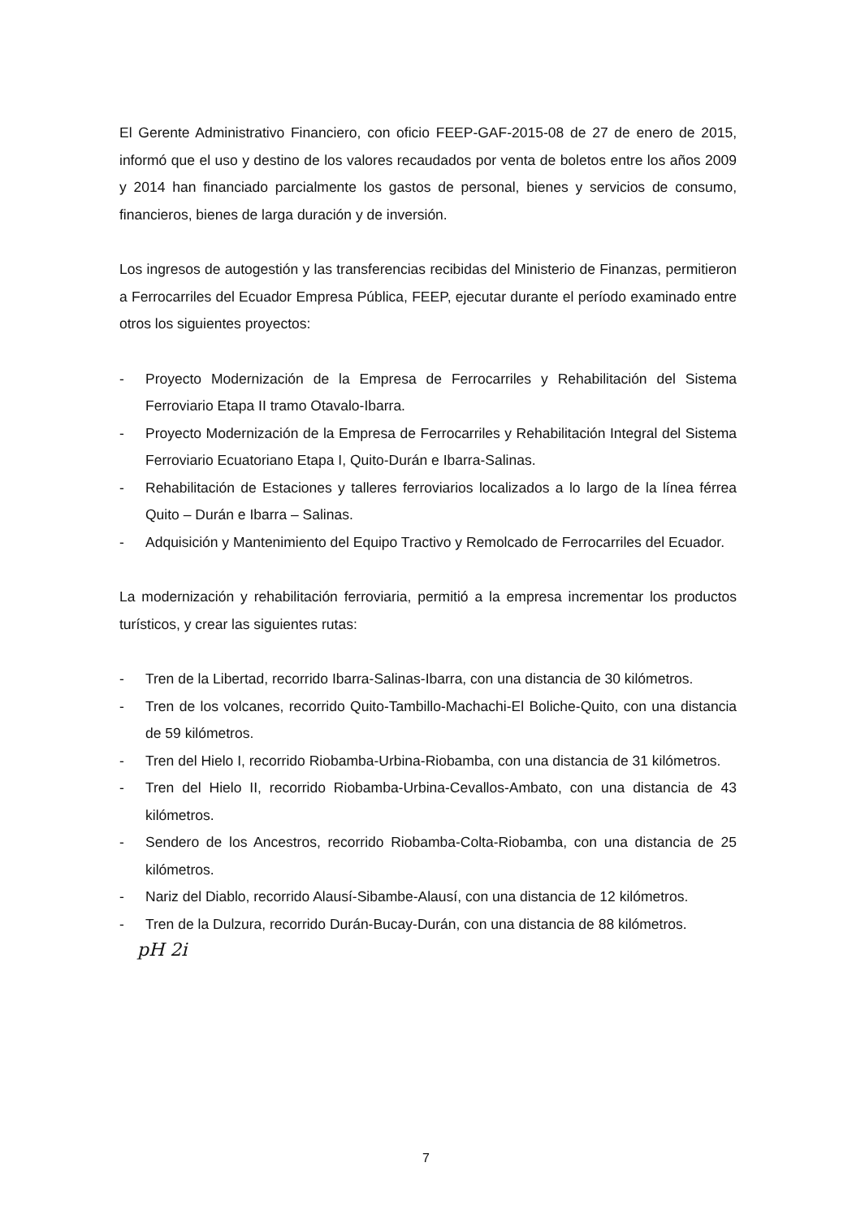El Gerente Administrativo Financiero, con oficio FEEP-GAF-2015-08 de 27 de enero de 2015, informó que el uso y destino de los valores recaudados por venta de boletos entre los años 2009 y 2014 han financiado parcialmente los gastos de personal, bienes y servicios de consumo, financieros, bienes de larga duración y de inversión.
Los ingresos de autogestión y las transferencias recibidas del Ministerio de Finanzas, permitieron a Ferrocarriles del Ecuador Empresa Pública, FEEP, ejecutar durante el período examinado entre otros los siguientes proyectos:
- Proyecto Modernización de la Empresa de Ferrocarriles y Rehabilitación del Sistema Ferroviario Etapa II tramo Otavalo-Ibarra.
- Proyecto Modernización de la Empresa de Ferrocarriles y Rehabilitación Integral del Sistema Ferroviario Ecuatoriano Etapa I, Quito-Durán e Ibarra-Salinas.
- Rehabilitación de Estaciones y talleres ferroviarios localizados a lo largo de la línea férrea Quito – Durán e Ibarra – Salinas.
- Adquisición y Mantenimiento del Equipo Tractivo y Remolcado de Ferrocarriles del Ecuador.
La modernización y rehabilitación ferroviaria, permitió a la empresa incrementar los productos turísticos, y crear las siguientes rutas:
- Tren de la Libertad, recorrido Ibarra-Salinas-Ibarra, con una distancia de 30 kilómetros.
- Tren de los volcanes, recorrido Quito-Tambillo-Machachi-El Boliche-Quito, con una distancia de 59 kilómetros.
- Tren del Hielo I, recorrido Riobamba-Urbina-Riobamba, con una distancia de 31 kilómetros.
- Tren del Hielo II, recorrido Riobamba-Urbina-Cevallos-Ambato, con una distancia de 43 kilómetros.
- Sendero de los Ancestros, recorrido Riobamba-Colta-Riobamba, con una distancia de 25 kilómetros.
- Nariz del Diablo, recorrido Alausí-Sibambe-Alausí, con una distancia de 12 kilómetros.
- Tren de la Dulzura, recorrido Durán-Bucay-Durán, con una distancia de 88 kilómetros.
pH 2i
7